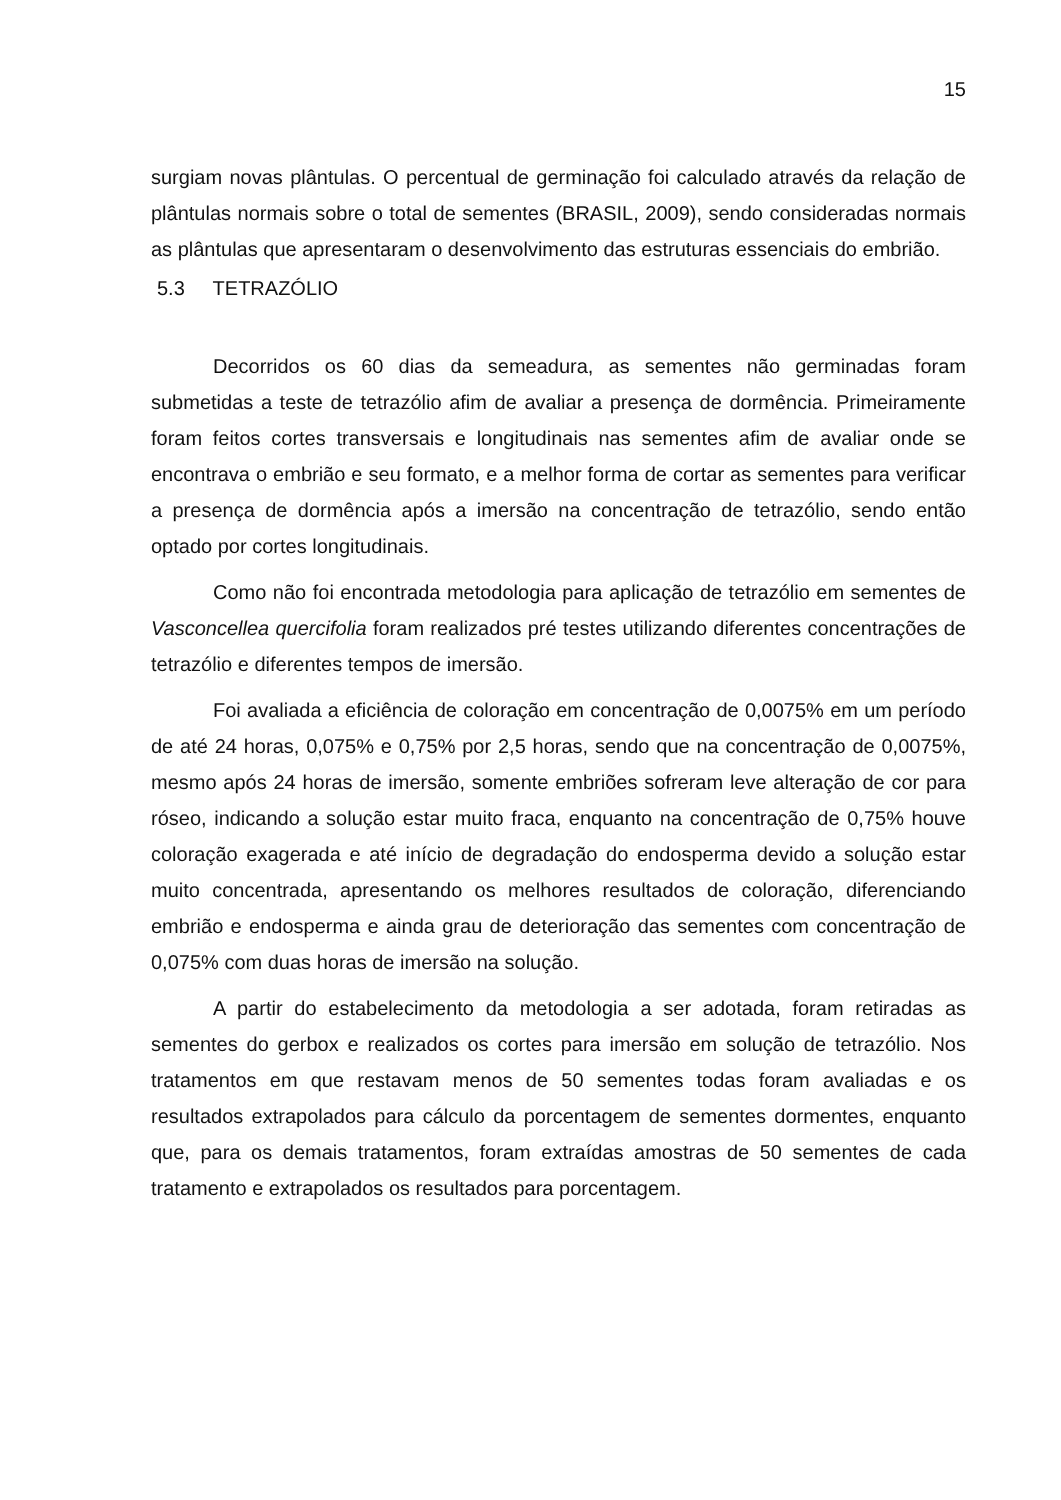15
surgiam novas plântulas. O percentual de germinação foi calculado através da relação de plântulas normais sobre o total de sementes (BRASIL, 2009), sendo consideradas normais as plântulas que apresentaram o desenvolvimento das estruturas essenciais do embrião.
5.3 TETRAZÓLIO
Decorridos os 60 dias da semeadura, as sementes não germinadas foram submetidas a teste de tetrazólio afim de avaliar a presença de dormência. Primeiramente foram feitos cortes transversais e longitudinais nas sementes afim de avaliar onde se encontrava o embrião e seu formato, e a melhor forma de cortar as sementes para verificar a presença de dormência após a imersão na concentração de tetrazólio, sendo então optado por cortes longitudinais.
Como não foi encontrada metodologia para aplicação de tetrazólio em sementes de Vasconcellea quercifolia foram realizados pré testes utilizando diferentes concentrações de tetrazólio e diferentes tempos de imersão.
Foi avaliada a eficiência de coloração em concentração de 0,0075% em um período de até 24 horas, 0,075% e 0,75% por 2,5 horas, sendo que na concentração de 0,0075%, mesmo após 24 horas de imersão, somente embriões sofreram leve alteração de cor para róseo, indicando a solução estar muito fraca, enquanto na concentração de 0,75% houve coloração exagerada e até início de degradação do endosperma devido a solução estar muito concentrada, apresentando os melhores resultados de coloração, diferenciando embrião e endosperma e ainda grau de deterioração das sementes com concentração de 0,075% com duas horas de imersão na solução.
A partir do estabelecimento da metodologia a ser adotada, foram retiradas as sementes do gerbox e realizados os cortes para imersão em solução de tetrazólio. Nos tratamentos em que restavam menos de 50 sementes todas foram avaliadas e os resultados extrapolados para cálculo da porcentagem de sementes dormentes, enquanto que, para os demais tratamentos, foram extraídas amostras de 50 sementes de cada tratamento e extrapolados os resultados para porcentagem.